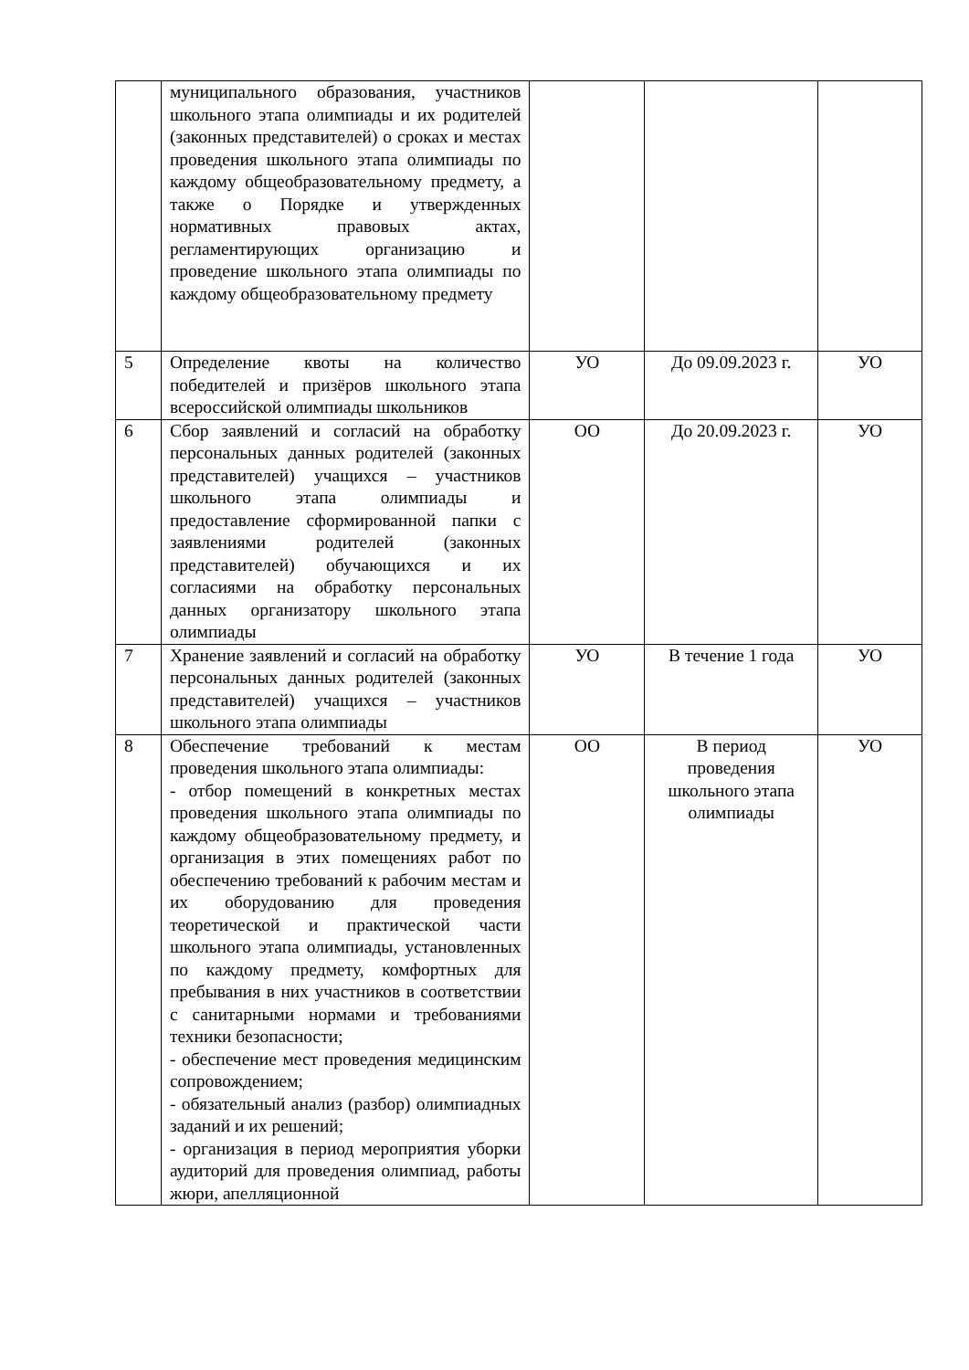| | муниципального образования, участников школьного этапа олимпиады и их родителей (законных представителей) о сроках и местах проведения школьного этапа олимпиады по каждому общеобразовательному предмету, а также о Порядке и утвержденных нормативных правовых актах, регламентирующих организацию и проведение школьного этапа олимпиады по каждому общеобразовательному предмету | | | |
| 5 | Определение квоты на количество победителей и призёров школьного этапа всероссийской олимпиады школьников | УО | До 09.09.2023 г. | УО |
| 6 | Сбор заявлений и согласий на обработку персональных данных родителей (законных представителей) учащихся – участников школьного этапа олимпиады и предоставление сформированной папки с заявлениями родителей (законных представителей) обучающихся и их согласиями на обработку персональных данных организатору школьного этапа олимпиады | ОО | До 20.09.2023 г. | УО |
| 7 | Хранение заявлений и согласий на обработку персональных данных родителей (законных представителей) учащихся – участников школьного этапа олимпиады | УО | В течение 1 года | УО |
| 8 | Обеспечение требований к местам проведения школьного этапа олимпиады: - отбор помещений в конкретных местах проведения школьного этапа олимпиады по каждому общеобразовательному предмету, и организация в этих помещениях работ по обеспечению требований к рабочим местам и их оборудованию для проведения теоретической и практической части школьного этапа олимпиады, установленных по каждому предмету, комфортных для пребывания в них участников в соответствии с санитарными нормами и требованиями техники безопасности; - обеспечение мест проведения медицинским сопровождением; - обязательный анализ (разбор) олимпиадных заданий и их решений; - организация в период мероприятия уборки аудиторий для проведения олимпиад, работы жюри, апелляционной | ОО | В период проведения школьного этапа олимпиады | УО |